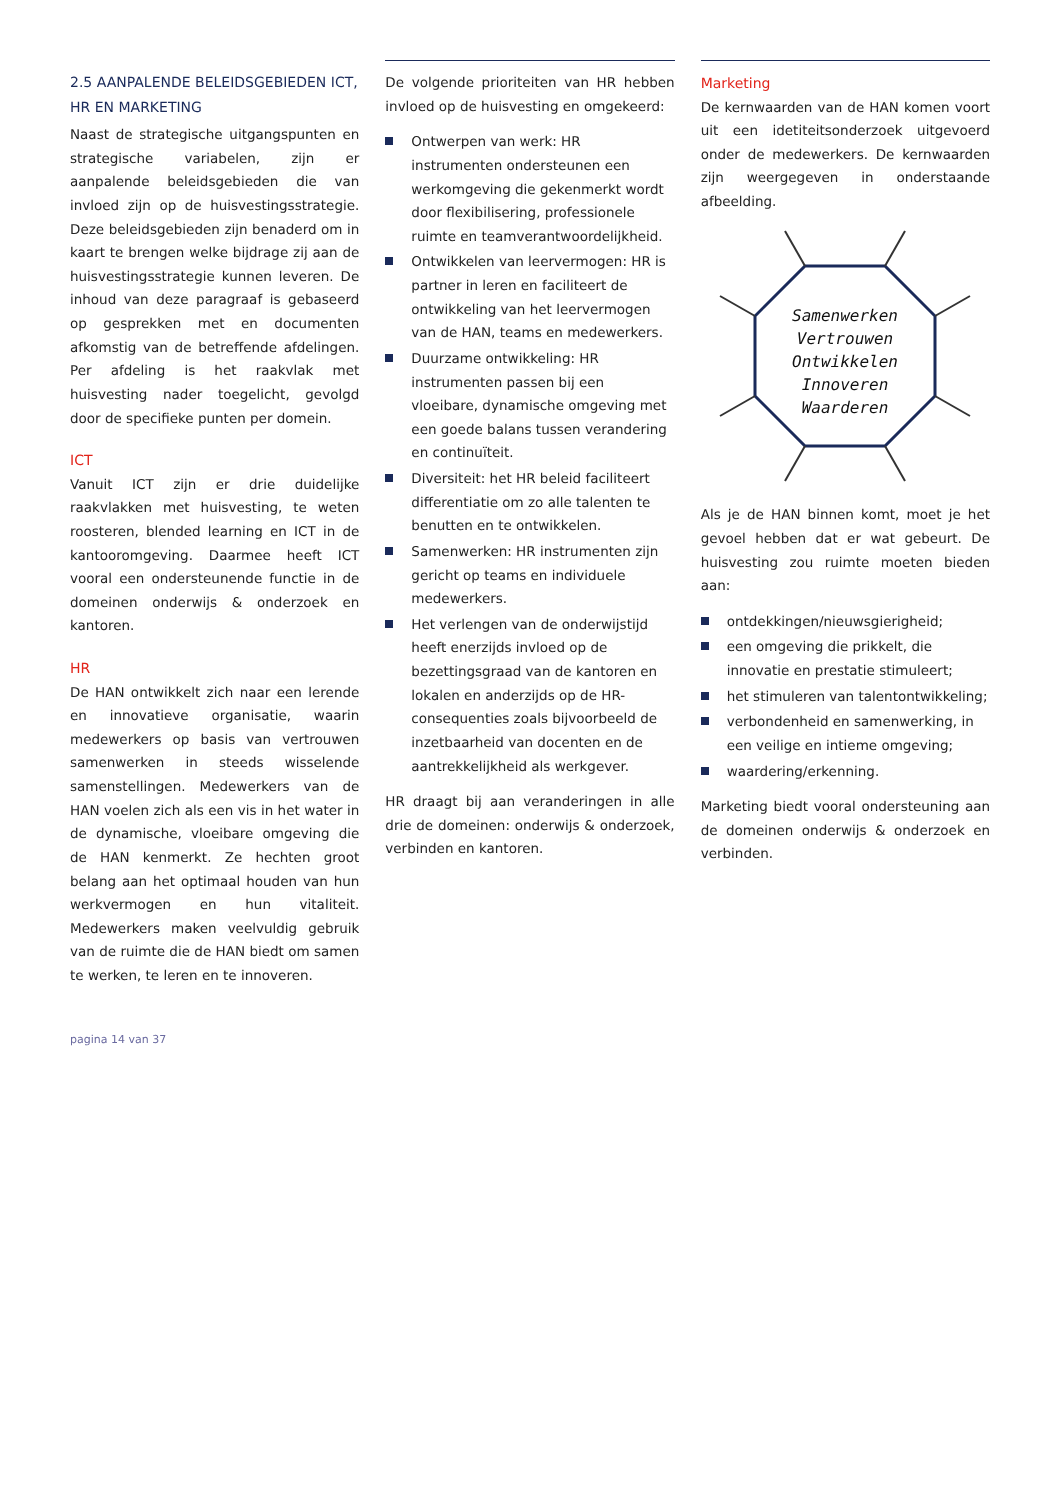2.5 AANPALENDE BELEIDSGEBIEDEN ICT, HR EN MARKETING
Naast de strategische uitgangspunten en strategische variabelen, zijn er aanpalende beleidsgebieden die van invloed zijn op de huisvestingsstrategie. Deze beleidsgebieden zijn benaderd om in kaart te brengen welke bijdrage zij aan de huisvestingsstrategie kunnen leveren. De inhoud van deze paragraaf is gebaseerd op gesprekken met en documenten afkomstig van de betreffende afdelingen. Per afdeling is het raakvlak met huisvesting nader toegelicht, gevolgd door de specifieke punten per domein.
ICT
Vanuit ICT zijn er drie duidelijke raakvlakken met huisvesting, te weten roosteren, blended learning en ICT in de kantooromgeving. Daarmee heeft ICT vooral een ondersteunende functie in de domeinen onderwijs & onderzoek en kantoren.
HR
De HAN ontwikkelt zich naar een lerende en innovatieve organisatie, waarin medewerkers op basis van vertrouwen samenwerken in steeds wisselende samenstellingen. Medewerkers van de HAN voelen zich als een vis in het water in de dynamische, vloeibare omgeving die de HAN kenmerkt. Ze hechten groot belang aan het optimaal houden van hun werkvermogen en hun vitaliteit. Medewerkers maken veelvuldig gebruik van de ruimte die de HAN biedt om samen te werken, te leren en te innoveren.
De volgende prioriteiten van HR hebben invloed op de huisvesting en omgekeerd:
Ontwerpen van werk: HR instrumenten ondersteunen een werkomgeving die gekenmerkt wordt door flexibilisering, professionele ruimte en teamverantwoordelijkheid.
Ontwikkelen van leervermogen: HR is partner in leren en faciliteert de ontwikkeling van het leervermogen van de HAN, teams en medewerkers.
Duurzame ontwikkeling: HR instrumenten passen bij een vloeibare, dynamische omgeving met een goede balans tussen verandering en continuïteit.
Diversiteit: het HR beleid faciliteert differentiatie om zo alle talenten te benutten en te ontwikkelen.
Samenwerken: HR instrumenten zijn gericht op teams en individuele medewerkers.
Het verlengen van de onderwijstijd heeft enerzijds invloed op de bezettingsgraad van de kantoren en lokalen en anderzijds op de HR-consequenties zoals bijvoorbeeld de inzetbaarheid van docenten en de aantrekkelijkheid als werkgever.
HR draagt bij aan veranderingen in alle drie de domeinen: onderwijs & onderzoek, verbinden en kantoren.
Marketing
De kernwaarden van de HAN komen voort uit een idetiteitsonderzoek uitgevoerd onder de medewerkers. De kernwaarden zijn weergegeven in onderstaande afbeelding.
Samenwerken
Vertrouwen
Ontwikkelen
Innoveren
Waarderen
Als je de HAN binnen komt, moet je het gevoel hebben dat er wat gebeurt. De huisvesting zou ruimte moeten bieden aan:
ontdekkingen/nieuwsgierigheid;
een omgeving die prikkelt, die innovatie en prestatie stimuleert;
het stimuleren van talentontwikkeling;
verbondenheid en samenwerking, in een veilige en intieme omgeving;
waardering/erkenning.
Marketing biedt vooral ondersteuning aan de domeinen onderwijs & onderzoek en verbinden.
pagina 14 van 37